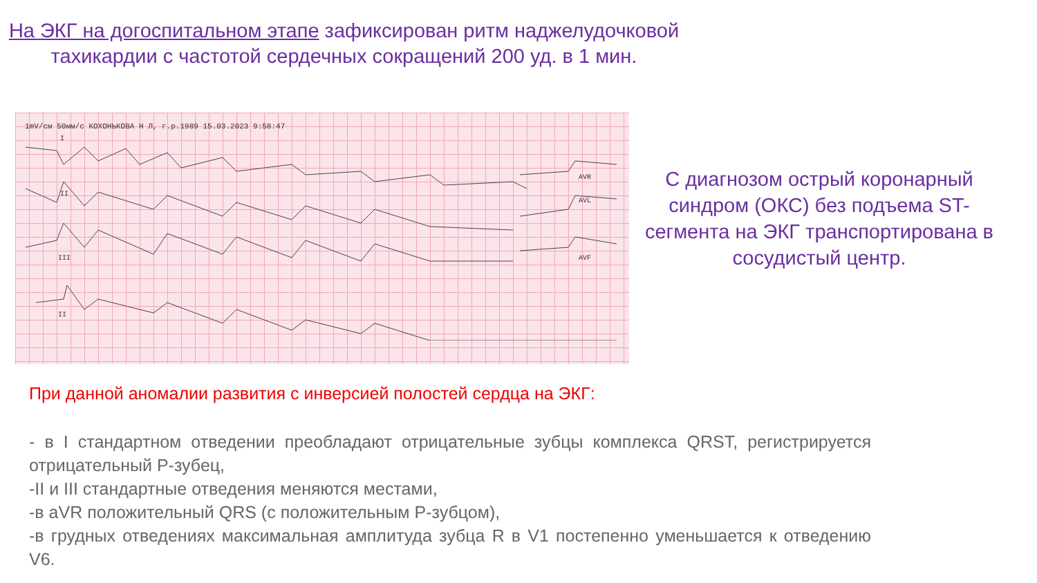На ЭКГ на догоспитальном этапе зафиксирован ритм наджелудочковой тахикардии с частотой сердечных сокращений 200 уд. в 1 мин.
1mV/см 50мм/с КОХОНЬКОВА Н Л, г.р.1989 15.03.2023 9:58:47
I
II
III
II
AVR
AVL
AVF
С диагнозом острый коронарный синдром (ОКС) без подъема ST-сегмента на ЭКГ транспортирована в сосудистый центр.
При данной аномалии развития с инверсией полостей сердца на ЭКГ:
- в I стандартном отведении преобладают отрицательные зубцы комплекса QRST, регистрируется отрицательный P-зубец,
-II и III стандартные отведения меняются местами,
-в aVR положительный QRS (с положительным P-зубцом),
-в грудных отведениях максимальная амплитуда зубца R в V1 постепенно уменьшается к отведению V6.